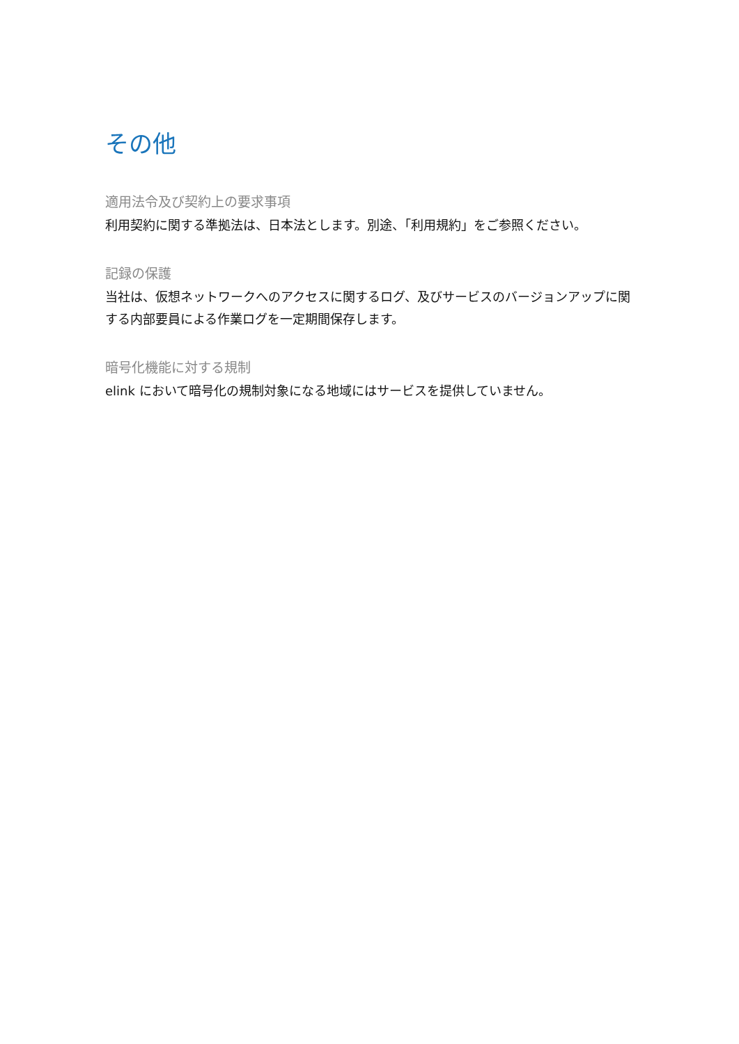その他
適用法令及び契約上の要求事項
利用契約に関する準拠法は、日本法とします。別途、「利用規約」をご参照ください。
記録の保護
当社は、仮想ネットワークへのアクセスに関するログ、及びサービスのバージョンアップに関する内部要員による作業ログを一定期間保存します。
暗号化機能に対する規制
elink において暗号化の規制対象になる地域にはサービスを提供していません。